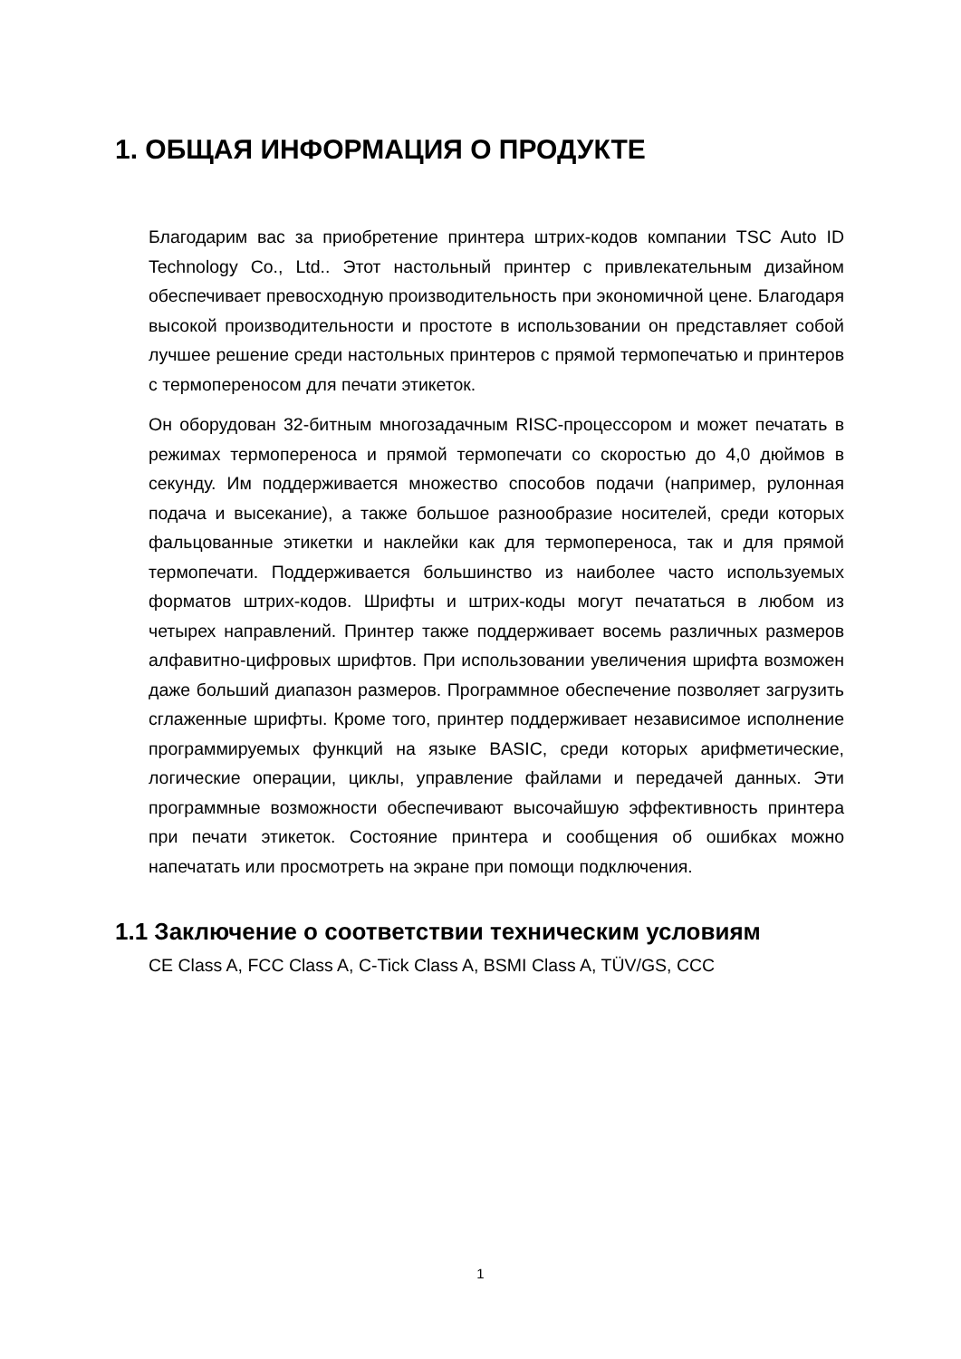1. ОБЩАЯ ИНФОРМАЦИЯ О ПРОДУКТЕ
Благодарим вас за приобретение принтера штрих-кодов компании TSC Auto ID Technology Co., Ltd.. Этот настольный принтер с привлекательным дизайном обеспечивает превосходную производительность при экономичной цене. Благодаря высокой производительности и простоте в использовании он представляет собой лучшее решение среди настольных принтеров с прямой термопечатью и принтеров с термопереносом для печати этикеток.
Он оборудован 32-битным многозадачным RISC-процессором и может печатать в режимах термопереноса и прямой термопечати со скоростью до 4,0 дюймов в секунду. Им поддерживается множество способов подачи (например, рулонная подача и высекание), а также большое разнообразие носителей, среди которых фальцованные этикетки и наклейки как для термопереноса, так и для прямой термопечати. Поддерживается большинство из наиболее часто используемых форматов штрих-кодов. Шрифты и штрих-коды могут печататься в любом из четырех направлений. Принтер также поддерживает восемь различных размеров алфавитно-цифровых шрифтов. При использовании увеличения шрифта возможен даже больший диапазон размеров. Программное обеспечение позволяет загрузить сглаженные шрифты. Кроме того, принтер поддерживает независимое исполнение программируемых функций на языке BASIC, среди которых арифметические, логические операции, циклы, управление файлами и передачей данных. Эти программные возможности обеспечивают высочайшую эффективность принтера при печати этикеток. Состояние принтера и сообщения об ошибках можно напечатать или просмотреть на экране при помощи подключения.
1.1 Заключение о соответствии техническим условиям
CE Class A, FCC Class A, C-Tick Class A, BSMI Class A, TÜV/GS, CCC
1